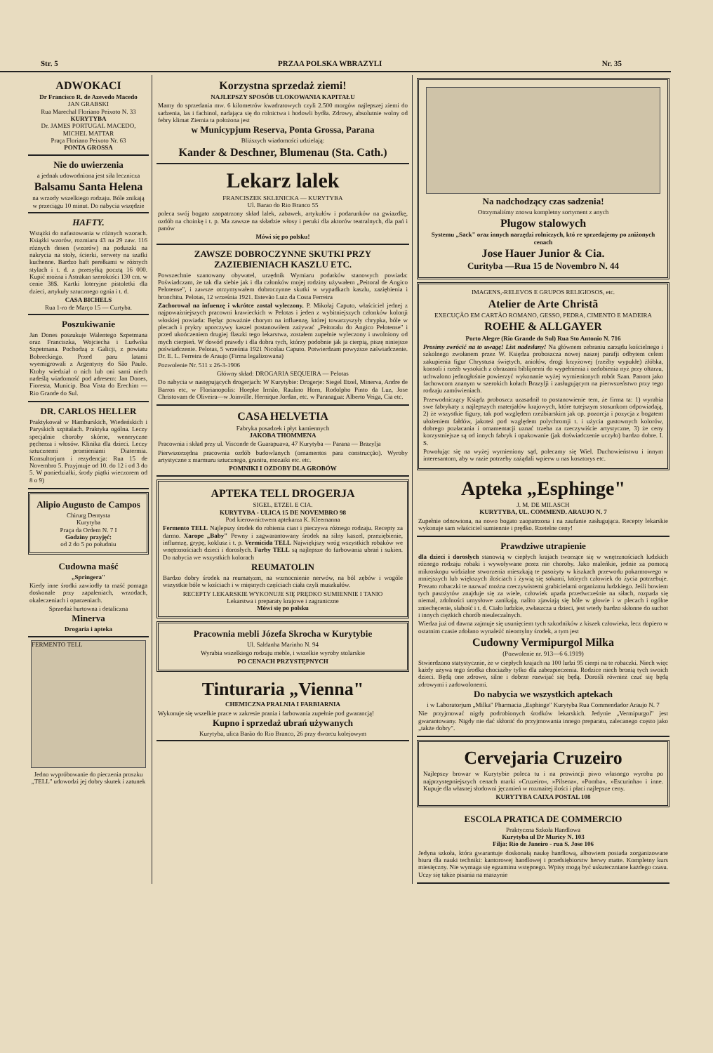Str. 5 PRZAA POLSKA WBRAZYLI Nr. 35
ADWOKACI
Dr Francisco R. de Azevedo Macedo
JAN GRABSKI
Rua Marechal Floriano Peixoto N. 33
KURYTYBA
Dr. JAMES PORTUGAL MACEDO, MICHEL MATTAR
Praça Floriano Peixoto Nr. 63
PONTA GROSSA
Nie do uwierzenia
a jednak udowodniona jest siła lecznicza
Balsamu Santa Helena
na wrzody wszelkiego rodzaju. Bóle znikają w przeciągu 10 minut. Do nabycia wszędzie
HAFTY.
Wstążki do nafastowania w różnych wzorach. Książki wzorów, rozmiaru 43 na 29 zaw. 116 różnych desen (wzorów) na poduszki na nakrycia na stoły, ścierki, serwety na szafki kuchenne. Bardzo haft perełkami w różnych stylach i t. d. z przesyłką pocztą 16 000. Kupić można i Astrakan szerokości 130 cm. w cenie 38$. Kartki loteryjne pistoletki dla dzieci, artykuły sztucznego ognia i t. d.
CASA BICHELS
Rua 1-ro de Março 15 — Curtyba.
Poszukiwanie
Jan Dones poszukuje Walentego Szpetmana oraz Franciszka, Wojciecha i Ludwika Szpetmana. Pochodzą z Galicji, z powiatu Bobreckiego. Przed paru latami wyemigrowali z Argentyny do São Paulo. Ktoby wiedział o nich lub oni sami niech nadeślą wiadomość pod adresem: Jan Dones, Fioresta, Municip. Boa Vista do Erechim — Rio Grande do Sul.
DR. CARLOS HELLER
Praktykował w Hamburskich, Wiedeńskich i Paryskich szpitalach. Praktyka ogólna. Leczy specjalnie choroby skórne, weneryczne pęcherza i włosów. Klinika dla dzieci. Leczy sztucznemi promieniami Diatermia. Konsultorjum i rezydencja: Rua 15 de Novembro 5. Przyjmuje od 10. do 12 i od 3 do 5. W poniedziałki, środy piątki wieczorem od 8 o 9)
Alipio Augusto de Campos
Chirurg Dentysta
Kurytyba
Praça da Ordem N. 7 I
Godziny przyjęć:
od 2 do 5 po południu
Cudowna maść
„Springera"
Kiedy inne środki zawiodły ta maść pomaga doskonale przy zapaleniach, wrzodach, okaleczeniach i oparzeniach.
Sprzedaż hurtowna i detaliczna
Minerva
Drogaria i apteka
FERMENTO TELL
Jedno wypróbowanie do pieczenia proszku „TELL" udowodzi jej dobry skutek i zatunek
Korzystna sprzedaż ziemi!
NAJLEPSZY SPOSÓB ULOKOWANIA KAPITAŁU
Mamy do sprzedania mw. 6 kilometrów kwadratowych czyli 2.500 morgów najlepszej ziemi do sadzenia, las i fachinol, nadająca się do rolnictwa i hodowli bydła. Zdrowy, absolutnie wolny od febry klimat Ziemia ta położona jest
w Municypjum Reserva, Ponta Grossa, Parana
Bliższych wiadomości udzielają:
Kander & Deschner, Blumenau (Sta. Cath.)
Lekarz lalek
FRANCISZEK SKLENICKA — KURYTYBA
Ul. Barao do Rio Branco 55
poleca swój bogato zaopatrzony skład lalek, zabawek, artykułów i podarunków na gwiazdkę, ozdób na choinkę i t. p. Ma zawsze na składzie włosy i peruki dla aktorów teatralnych, dla pań i panów
Mówi się po polsku!
ZAWSZE DOBROCZYNNE SKUTKI PRZY ZAZIEBIENIACH KASZLU ETC.
Powszechnie szanowany obywatel, urzędnik Wymiaru podatków stanowych powiada: Poświadczam, że tak dla siebie jak i dla członków mojej rodziny używałem „Peitoral de Angico Pelotense", i zawsze otrzymywałem dobroczynne skutki w wypadkach kaszlu, zaziębienia i bronchitu. Pelotas, 12 września 1921. Estevão Luiz da Costa Ferreira
Zachorował na infuenzę i wkrótce został wyleczony. P. Mikołaj Caputo, właściciel jednej z najpoważniejszych pracowni krawieckich w Pelotas i jeden z wybitniejszych członków kolonji włoskiej powiada: Będąc poważnie chorym na influenzę, której towarzyszyły chrypka, bóle w plecach i prykry uporczywy kaszel postanowiłem zażywać „Peitoralu do Angico Pelotense" i przed ukończeniem drugiej flaszki tego lekarstwa, zostałem zupełnie wyleczony i uwolniony od mych cierpień. W dowód prawdy i dla dobra tych, którzy podobnie jak ja cierpią, piszę niniejsze poświadczenie. Pelotas, 5 września 1921 Nicolau Caputo. Potwierdzam powyższe zaświadczenie. Dr. E. L. Ferreira de Araujo (Firma legalizowana)
Pozwolenie Nr. 511 z 26-3-1906
Główny skład: DROGARIA SEQUEIRA — Pelotas
Do nabycia w następujących drogerjach: W Kurytybie: Drogerje: Siegel Etzel, Minerva, Andre de Barros etc, w Florianopolis: Hoepke Irmão, Raulino Horn, Rodolpho Pinto da Luz, Jose Christovam de Oliveira—w Joinville. Hernique Jordan, etc. w Paranagua: Alberto Veiga, Cia etc.
CASA HELVETIA
Fabryka posadzek i płyt kamiennych
JAKOBA THOMMENA
Pracownia i skład przy ul. Visconde de Guarapuava, 47 Kurytyba — Parana — Brazylja
Pierwszorzędna pracownia ozdób budowlanych (ornamentos para construcção). Wyroby artystyczne z marmuru sztucznego, granitu, mozaiki etc. etc.
POMNIKI I OZDOBY DLA GROBÓW
APTEKA TELL DROGERJA
SIGEL, ETZEL E CIA.
KURYTYBA - ULICA 15 DE NOVEMBRO 98
Pod kierownictwem aptekarza K. Kleemanna
Fermento TELL Najlepszy środek do robienia ciast i pieczywa różnego rodzaju. Recepty za darmo. Xarope „Baby" Pewny i zagwarantowany środek na silny kaszel, przeziębienie, influenzę, grypę, koklusz i t. p. Vermicida TELL Najwiękjszy wróg wszystkich robaków we wnętrznościach dzieci i dorosłych. Farby TELL są najlepsze do farbowania ubrań i sukien. Do nabycia we wszystkich kolorach
REUMATOLIN
Bardzo dobry środek na reumatyzm, na wzmocnienie nerwów, na ból zębów i wogóle wszystkie bóle w kościach i w mięsnych częściach ciała czyli muszkułów.
RECEPTY LEKARSKIE WYKONUJE SIĘ PRĘDKO SUMIENNIE I TANIO
Lekarstwa i preparaty krajowe i zagraniczne
Mówi się po polsku
Pracownia mebli Józefa Skrocha w Kurytybie
Ul. Saldanha Marinho N. 94
Wyrabia wszelkiego rodzaju meble, i wszelkie wyroby stolarskie
PO CENACH PRZYSTĘPNYCH
Tinturaria „Vienna"
CHEMICZNA PRALNIA I FARBIARNIA
Wykonuje się wszelkie prace w zakresie prania i farbowania zupełnie pod gwarancją!
Kupno i sprzedaż ubrań używanych
Kurytyba, ulica Barão do Rio Branco, 26 przy dworcu kolejowym
Na nadchodzący czas sadzenia!
Otrzymaliśmy znowu kompletny sortyment z anych
Pługow stalowych
Systemu „Sack" oraz innych narzędzi rolniczych, któ re sprzedajemy po zniżonych cenach
Jose Hauer Junior & Cia.
Curityba —Rua 15 de Novembro N. 44
IMAGENS,-RELEVOS E GRUPOS RELIGIOSOS, etc.
Atelier de Arte Christã
EXECUÇÃO EM CARTÃO ROMANO, GESSO, PEDRA, CIMENTO E MADEIRA
ROEHE & ALLGAYER
Porto Alegre (Rio Grande do Sul) Rua Sto Antonio N. 716
Prosimy zwrócić na to uwagę! List nadesłany! Na głównem zebraniu zarządu kościelnego i szkolnego zwołanem przez W. Księdza proboszcza nowej naszej parafji odbytem celem zakupienia figur Chrystusa świętych, aniołów, drogi krzyżowej (rzeźby wypukłe) żłóbka, konsoli i rzeźb wysokich z obrazami biblijnemi do wypełnienia i ozdobienia nyż przy ołtarzu, uchwalono jednogłośnie powierzyć wykonanie wyżej wymienionych robót Szan. Panom jako fachowcom znanym w szerokich kołach Brazylji i zasługującym na pierwszeństwo przy tego rodzaju zamówieniach.
Przewodniczący Ksiądz proboszcz uzasadnił to postanowienie tem, że firma ta: 1) wyrabia swe fabrykaty z najlepszych materjałów krajowych, które tutejszym stosunkom odpowiadają, 2) że wszystkie figury, tak pod względem rzeźbiarskim jak op. pozorcja i pozycja z bogatem ułożeniem fałdów, jakoteż pod względem polychromji t. i użycia gustownych kolorów, dobrego pozłacania i ornamentacji uznać trzeba za rzeczywiście artystyczne, 3) że ceny korzystniejsze są od innych fabryk i opakowanie (jak doświadczenie uczyło) bardzo dobre. I. S.
Powołując się na wyżej wymieniony sąd, polecamy się Wiel. Duchowieństwu i innym interesantom, aby w razie potrzeby zażądali wpierw u nas kosztorys etc.
Apteka „Esphinge"
J. M. DE MILASCH
KURYTYBA, UL. COMMEND. ARAUJO N. 7
Zupełnie odnowiona, na nowo bogato zaopatrzona i na zaufanie zasługująca. Recepty lekarskie wykonuje sam właściciel sumiennie i prędko. Rzetelne ceny!
Prawdziwe utrapienie
dla dzieci i dorosłych stanowią w ciepłych krajach tworzące się w wnętrznościach ludzkich różnego rodzaju robaki i wywoływane przez nie choroby. Jako maleńkie, jednie za pomocą mikroskopu widzialne stworzenia mieszkają te pasożyty w kiszkach przewodu pokarmowego w mniejszych lub większych ilościach i żywią się sokami, których człowiek do życia potrzebuje. Prezato robaczki te nazwać można rzeczywistemi grabicielami organizmu ludzkiego. Jeśli bowiem tych pasożytów znajduje się za wiele, człowiek upada przedwcześnie na siłach, rozpada się niemal, zdolności umysłowe zanikają, nalito zjawiają się bóle w głowie i w plecach i ogólne zniechęcenie, słabość i t. d. Ciało ludzkie, zwłaszcza u dzieci, jest wtedy bardzo skłonne do suchot i innych ciężkich chorób nieuleczalnych.
Wiedza już od dawna zajmuje się usunięciem tych szkodników z kiszek człowieka, lecz dopiero w ostatnim czasie zdołano wynaleźć nieomylny środek, a tym jest
Cudowny Vermipurgol Milka
(Pozwolenie nr. 913—6 6.1919)
Stwierdzono statystycznie, że w ciepłych krajach na 100 ludzi 95 cierpi na te robaczki. Niech więc każdy używa tego środka chociażby tylko dla zabezpieczenia. Rodzice niech bronią tych swoich dzieci. Będą one zdrowe, silne i dobrze rozwijać się będą. Dorośli również czuć się będą zdrowymi i zadowolonemi.
Do nabycia we wszystkich aptekach
i w Laboratorjum „Milka" Pharmacia „Esphinge" Kurytyba Rua Commendador Araujo N. 7
Nie przyjmować nigdy podrobionych środków lekarskich. Jedynie „Vermipurgol" jest gwarantowany. Nigdy nie dać skłonić do przyjmowania innego preparatu, zalecanego często jako „także dobry".
Cervejaria Cruzeiro
Najlepszy browar w Kurytybie poleca tu i na prowincji piwo własnego wyrobu po najprzystępniejszych cenach marki »Cruzeiro«, »Pilsena«, »Pomba«, »Escurinha« i inne. Kupuje dla własnej słodowni jęczmień w rozmaitej ilości i płaci najlepsze ceny.
KURYTYBA CAIXA POSTAL 108
ESCOLA PRATICA DE COMMERCIO
Praktyczna Szkoła Handlowa
Kurytyba ul Dr Muricy N. 103
Filja: Rio de Janeiro - rua S. Jose 106
Jedyna szkoła, która gwarantuje doskonałą naukę handlową, albowiem posiada zorganizowane biura dla nauki techniki: kantorowej handlowej i przedsiębiorstw herwy matte. Kompletny kurs miesięczny. Nie wymaga się egzaminu wstępnego. Wpisy mogą być uskuteczniane każdego czasu. Uczy się także pisania na maszynie